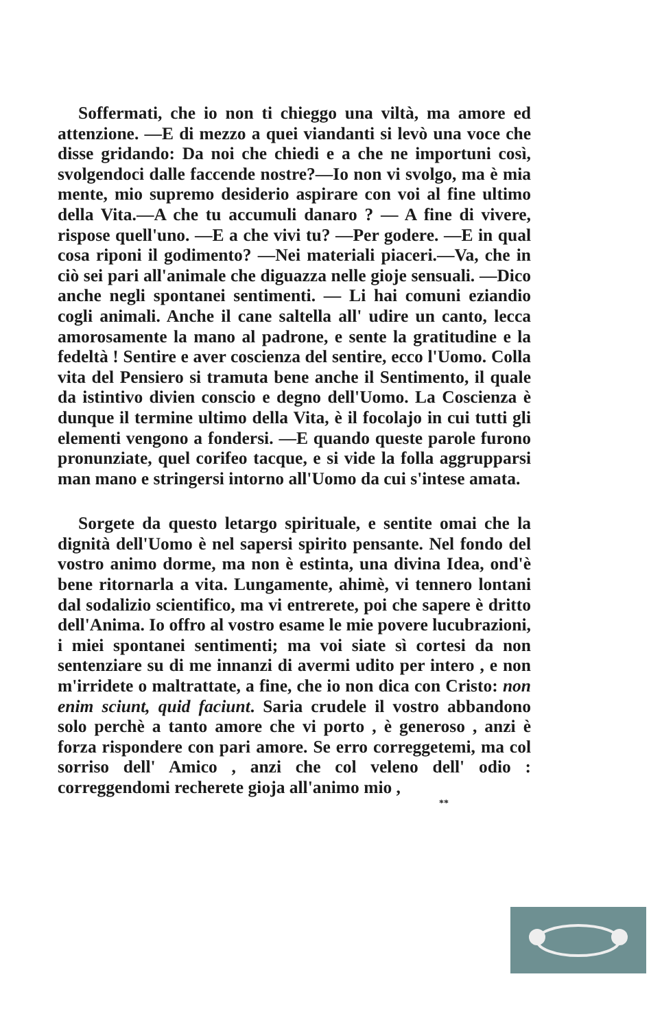Soffermati, che io non ti chieggo una viltà, ma amore ed attenzione. —E di mezzo a quei viandanti si levò una voce che disse gridando: Da noi che chiedi e a che ne importuni così, svolgendoci dalle faccende nostre?—Io non vi svolgo, ma è mia mente, mio supremo desiderio aspirare con voi al fine ultimo della Vita.—A che tu accumuli danaro ? — A fine di vivere, rispose quell'uno. —E a che vivi tu? —Per godere. —E in qual cosa riponi il godimento? —Nei materiali piaceri.—Va, che in ciò sei pari all'animale che diguazza nelle gioje sensuali. —Dico anche negli spontanei sentimenti. — Li hai comuni eziandio cogli animali. Anche il cane saltella all' udire un canto, lecca amorosamente la mano al padrone, e sente la gratitudine e la fedeltà ! Sentire e aver coscienza del sentire, ecco l'Uomo. Colla vita del Pensiero si tramuta bene anche il Sentimento, il quale da istintivo divien conscio e degno dell'Uomo. La Coscienza è dunque il termine ultimo della Vita, è il focolajo in cui tutti gli elementi vengono a fondersi. —E quando queste parole furono pronunziate, quel corifeo tacque, e si vide la folla aggrupparsi man mano e stringersi intorno all'Uomo da cui s'intese amata.
Sorgete da questo letargo spirituale, e sentite omai che la dignità dell'Uomo è nel sapersi spirito pensante. Nel fondo del vostro animo dorme, ma non è estinta, una divina Idea, ond'è bene ritornarla a vita. Lungamente, ahimè, vi tennero lontani dal sodalizio scientifico, ma vi entrerete, poi che sapere è dritto dell'Anima. Io offro al vostro esame le mie povere lucubrazioni, i miei spontanei sentimenti; ma voi siate sì cortesi da non sentenziare su di me innanzi di avermi udito per intero , e non m'irridete o maltrattate, a fine, che io non dica con Cristo: non enim sciunt, quid faciunt. Saria crudele il vostro abbandono solo perchè a tanto amore che vi porto , è generoso , anzi è forza rispondere con pari amore. Se erro correggetemi, ma col sorriso dell' Amico , anzi che col veleno dell' odio : correggendomi recherete gioja all'animo mio ,
**